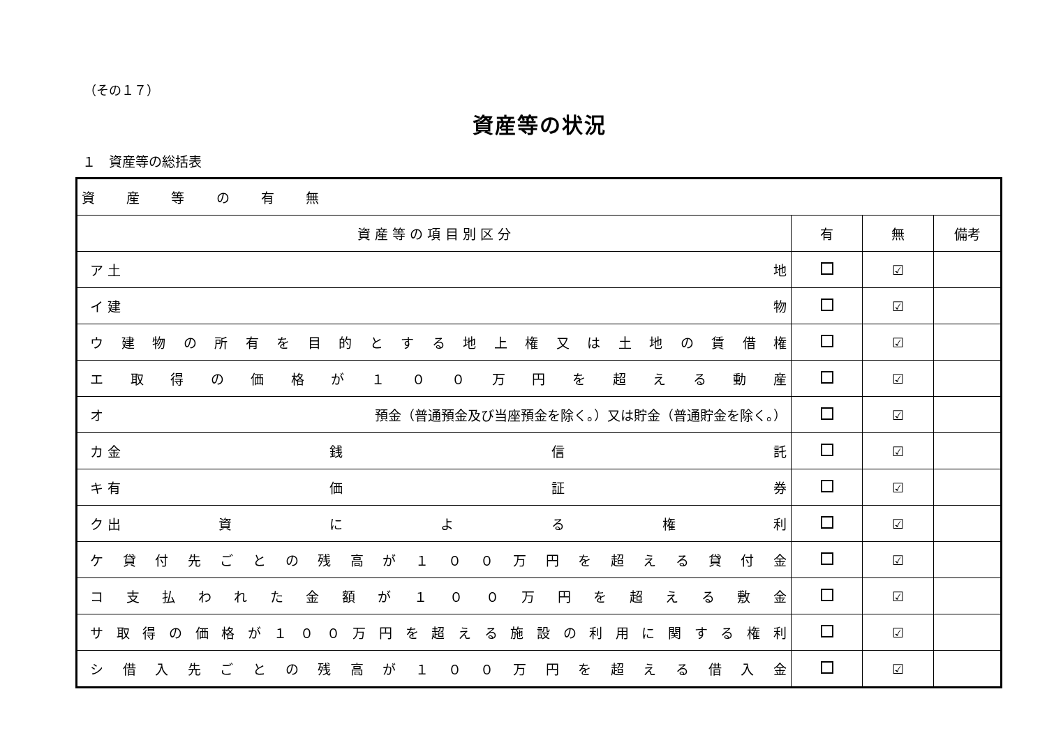（その１７）
資産等の状況
１　資産等の総括表
| 資 産 等 の 有 無 | | | |
| 資 産 等 の 項 目 別 区 分 | 有 | 無 | 備考 |
| ア 土 地 | | ☑ | |
| イ 建 物 | | ☑ | |
| ウ 建 物 の 所 有 を 目 的 と す る 地 上 権 又 は 土 地 の 賃 借 権 | | ☑ | |
| エ 取 得 の 価 格 が １ ０ ０ 万 円 を 超 え る 動 産 | | ☑ | |
| オ 預金（普通預金及び当座預金を除く。）又は貯金（普通貯金を除く。） | | ☑ | |
| カ 金 銭 信 託 | | ☑ | |
| キ 有 価 証 券 | | ☑ | |
| ク 出 資 に よ る 権 利 | | ☑ | |
| ケ 貸 付 先 ご と の 残 高 が １ ０ ０ 万 円 を 超 え る 貸 付 金 | | ☑ | |
| コ 支 払 わ れ た 金 額 が １ ０ ０ 万 円 を 超 え る 敷 金 | | ☑ | |
| サ 取 得 の 価 格 が １ ０ ０ 万 円 を 超 え る 施 設 の 利 用 に 関 す る 権 利 | | ☑ | |
| シ 借 入 先 ご と の 残 高 が １ ０ ０ 万 円 を 超 え る 借 入 金 | | ☑ | |